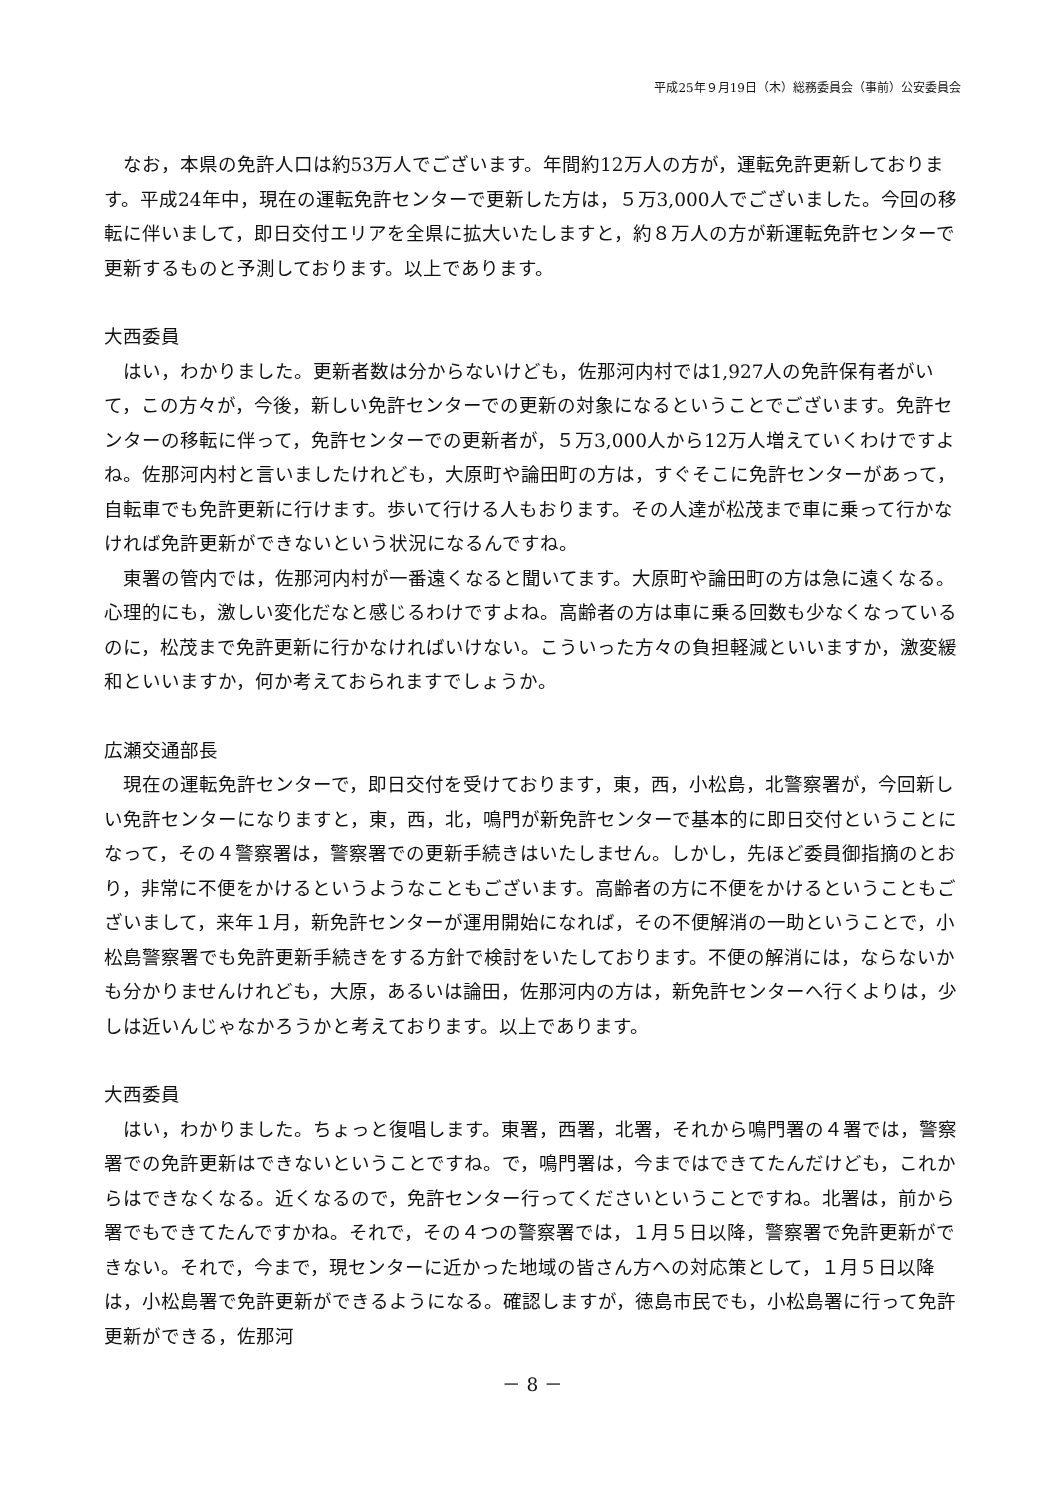平成25年９月19日（木）総務委員会（事前）公安委員会
なお，本県の免許人口は約53万人でございます。年間約12万人の方が，運転免許更新しております。平成24年中，現在の運転免許センターで更新した方は，５万3,000人でございました。今回の移転に伴いまして，即日交付エリアを全県に拡大いたしますと，約８万人の方が新運転免許センターで更新するものと予測しております。以上であります。
大西委員
はい，わかりました。更新者数は分からないけども，佐那河内村では1,927人の免許保有者がいて，この方々が，今後，新しい免許センターでの更新の対象になるということでございます。免許センターの移転に伴って，免許センターでの更新者が，５万3,000人から12万人増えていくわけですよね。佐那河内村と言いましたけれども，大原町や論田町の方は，すぐそこに免許センターがあって，自転車でも免許更新に行けます。歩いて行ける人もおります。その人達が松茂まで車に乗って行かなければ免許更新ができないという状況になるんですね。
東署の管内では，佐那河内村が一番遠くなると聞いてます。大原町や論田町の方は急に遠くなる。心理的にも，激しい変化だなと感じるわけですよね。高齢者の方は車に乗る回数も少なくなっているのに，松茂まで免許更新に行かなければいけない。こういった方々の負担軽減といいますか，激変緩和といいますか，何か考えておられますでしょうか。
広瀬交通部長
現在の運転免許センターで，即日交付を受けております，東，西，小松島，北警察署が，今回新しい免許センターになりますと，東，西，北，鳴門が新免許センターで基本的に即日交付ということになって，その４警察署は，警察署での更新手続きはいたしません。しかし，先ほど委員御指摘のとおり，非常に不便をかけるというようなこともございます。高齢者の方に不便をかけるということもございまして，来年１月，新免許センターが運用開始になれば，その不便解消の一助ということで，小松島警察署でも免許更新手続きをする方針で検討をいたしております。不便の解消には，ならないかも分かりませんけれども，大原，あるいは論田，佐那河内の方は，新免許センターへ行くよりは，少しは近いんじゃなかろうかと考えております。以上であります。
大西委員
はい，わかりました。ちょっと復唱します。東署，西署，北署，それから鳴門署の４署では，警察署での免許更新はできないということですね。で，鳴門署は，今まではできてたんだけども，これからはできなくなる。近くなるので，免許センター行ってくださいということですね。北署は，前から署でもできてたんですかね。それで，その４つの警察署では，１月５日以降，警察署で免許更新ができない。それで，今まで，現センターに近かった地域の皆さん方への対応策として，１月５日以降は，小松島署で免許更新ができるようになる。確認しますが，徳島市民でも，小松島署に行って免許更新ができる，佐那河
－ 8 －